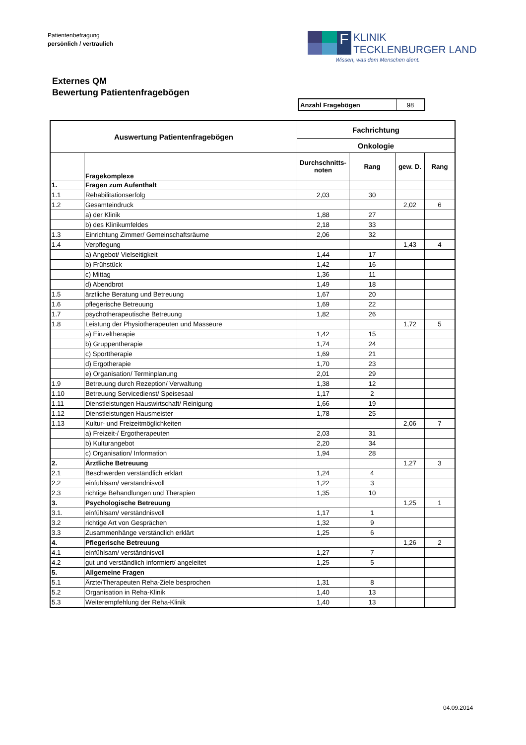Patientenbefragung
persönlich / vertraulich
F
KLINIK
TECKLENBURGER LAND
Wissen, was dem Menschen dient.
Externes QM
Bewertung Patientenfragebögen
| Anzahl Fragebögen | 98 |
| Auswertung Patientenfragebögen | | Fachrichtung | | | |
| --- | --- | --- | --- | --- | --- |
| | | Onkologie | | | |
| | Fragekomplexe | Durchschnitts- noten | Rang | gew. D. | Rang |
| 1. | Fragen zum Aufenthalt | | | | |
| 1.1 | Rehabilitationserfolg | 2,03 | 30 | | |
| 1.2 | Gesamteindruck | | | 2,02 | 6 |
| | a) der Klinik | 1,88 | 27 | | |
| | b) des Klinikumfeldes | 2,18 | 33 | | |
| 1.3 | Einrichtung Zimmer/ Gemeinschaftsräume | 2,06 | 32 | | |
| 1.4 | Verpflegung | | | 1,43 | 4 |
| | a) Angebot/ Vielseitigkeit | 1,44 | 17 | | |
| | b) Frühstück | 1,42 | 16 | | |
| | c) Mittag | 1,36 | 11 | | |
| | d) Abendbrot | 1,49 | 18 | | |
| 1.5 | ärztliche Beratung und Betreuung | 1,67 | 20 | | |
| 1.6 | pflegerische Betreuung | 1,69 | 22 | | |
| 1.7 | psychotherapeutische Betreuung | 1,82 | 26 | | |
| 1.8 | Leistung der Physiotherapeuten und Masseure | | | 1,72 | 5 |
| | a) Einzeltherapie | 1,42 | 15 | | |
| | b) Gruppentherapie | 1,74 | 24 | | |
| | c) Sporttherapie | 1,69 | 21 | | |
| | d) Ergotherapie | 1,70 | 23 | | |
| | e) Organisation/ Terminplanung | 2,01 | 29 | | |
| 1.9 | Betreuung durch Rezeption/ Verwaltung | 1,38 | 12 | | |
| 1.10 | Betreuung Servicedienst/ Speisesaal | 1,17 | 2 | | |
| 1.11 | Dienstleistungen Hauswirtschaft/ Reinigung | 1,66 | 19 | | |
| 1.12 | Dienstleistungen Hausmeister | 1,78 | 25 | | |
| 1.13 | Kultur- und Freizeitmöglichkeiten | | | 2,06 | 7 |
| | a) Freizeit-/ Ergotherapeuten | 2,03 | 31 | | |
| | b) Kulturangebot | 2,20 | 34 | | |
| | c) Organisation/ Information | 1,94 | 28 | | |
| 2. | Ärztliche Betreuung | | | 1,27 | 3 |
| 2.1 | Beschwerden verständlich erklärt | 1,24 | 4 | | |
| 2.2 | einfühlsam/ verständnisvoll | 1,22 | 3 | | |
| 2.3 | richtige Behandlungen und Therapien | 1,35 | 10 | | |
| 3. | Psychologische Betreuung | | | 1,25 | 1 |
| 3.1. | einfühlsam/ verständnisvoll | 1,17 | 1 | | |
| 3.2 | richtige Art von Gesprächen | 1,32 | 9 | | |
| 3.3 | Zusammenhänge verständlich erklärt | 1,25 | 6 | | |
| 4. | Pflegerische Betreuung | | | 1,26 | 2 |
| 4.1 | einfühlsam/ verständnisvoll | 1,27 | 7 | | |
| 4.2 | gut und verständlich informiert/ angeleitet | 1,25 | 5 | | |
| 5. | Allgemeine Fragen | | | | |
| 5.1 | Ärzte/Therapeuten Reha-Ziele besprochen | 1,31 | 8 | | |
| 5.2 | Organisation in Reha-Klinik | 1,40 | 13 | | |
| 5.3 | Weiterempfehlung der Reha-Klinik | 1,40 | 13 | | |
04.09.2014